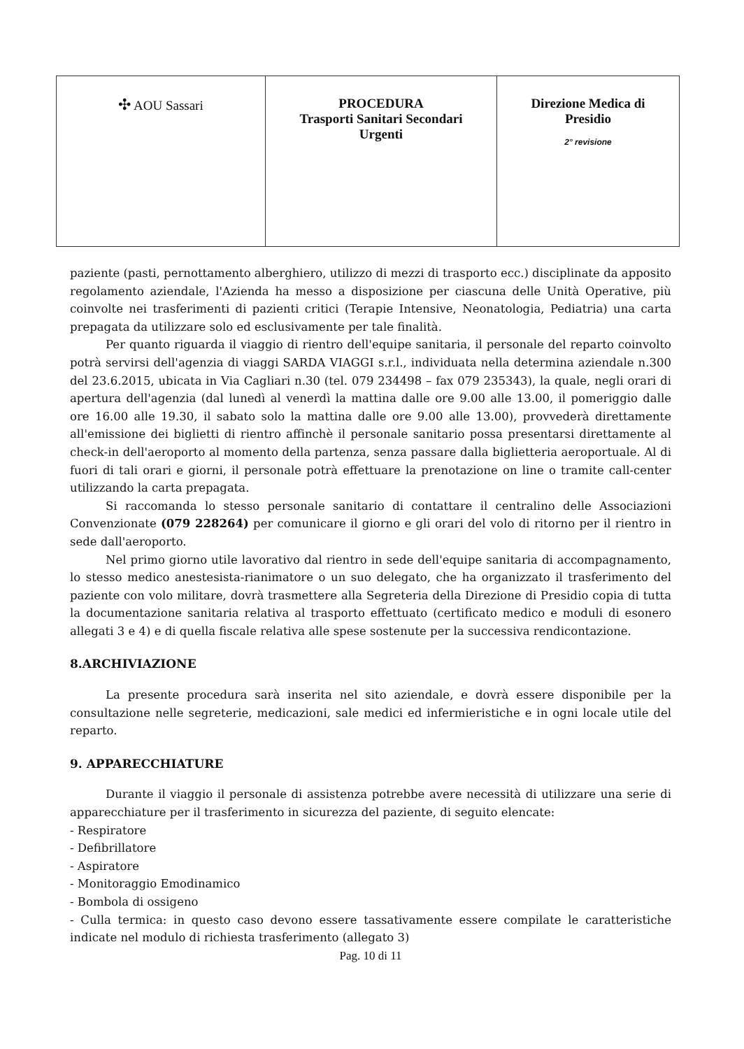| ✣ AOU Sassari | PROCEDURA Trasporti Sanitari Secondari Urgenti | Direzione Medica di Presidio 2° revisione |
paziente (pasti, pernottamento alberghiero, utilizzo di mezzi di trasporto ecc.) disciplinate da apposito regolamento aziendale, l'Azienda ha messo a disposizione per ciascuna delle Unità Operative, più coinvolte nei trasferimenti di pazienti critici (Terapie Intensive, Neonatologia, Pediatria) una carta prepagata da utilizzare solo ed esclusivamente per tale finalità.
Per quanto riguarda il viaggio di rientro dell'equipe sanitaria, il personale del reparto coinvolto potrà servirsi dell'agenzia di viaggi SARDA VIAGGI s.r.l., individuata nella determina aziendale n.300 del 23.6.2015, ubicata in Via Cagliari n.30 (tel. 079 234498 – fax 079 235343), la quale, negli orari di apertura dell'agenzia (dal lunedì al venerdì la mattina dalle ore 9.00 alle 13.00, il pomeriggio dalle ore 16.00 alle 19.30, il sabato solo la mattina dalle ore 9.00 alle 13.00), provvederà direttamente all'emissione dei biglietti di rientro affinchè il personale sanitario possa presentarsi direttamente al check-in dell'aeroporto al momento della partenza, senza passare dalla biglietteria aeroportuale. Al di fuori di tali orari e giorni, il personale potrà effettuare la prenotazione on line o tramite call-center utilizzando la carta prepagata.
Si raccomanda lo stesso personale sanitario di contattare il centralino delle Associazioni Convenzionate (079 228264) per comunicare il giorno e gli orari del volo di ritorno per il rientro in sede dall'aeroporto.
Nel primo giorno utile lavorativo dal rientro in sede dell'equipe sanitaria di accompagnamento, lo stesso medico anestesista-rianimatore o un suo delegato, che ha organizzato il trasferimento del paziente con volo militare, dovrà trasmettere alla Segreteria della Direzione di Presidio copia di tutta la documentazione sanitaria relativa al trasporto effettuato (certificato medico e moduli di esonero allegati 3 e 4) e di quella fiscale relativa alle spese sostenute per la successiva rendicontazione.
8.ARCHIVIAZIONE
La presente procedura sarà inserita nel sito aziendale, e dovrà essere disponibile per la consultazione nelle segreterie, medicazioni, sale medici ed infermieristiche e in ogni locale utile del reparto.
9. APPARECCHIATURE
Durante il viaggio il personale di assistenza potrebbe avere necessità di utilizzare una serie di apparecchiature per il trasferimento in sicurezza del paziente, di seguito elencate:
- Respiratore
- Defibrillatore
- Aspiratore
- Monitoraggio Emodinamico
- Bombola di ossigeno
- Culla termica: in questo caso devono essere tassativamente essere compilate le caratteristiche indicate nel modulo di richiesta trasferimento (allegato 3)
Pag. 10 di 11